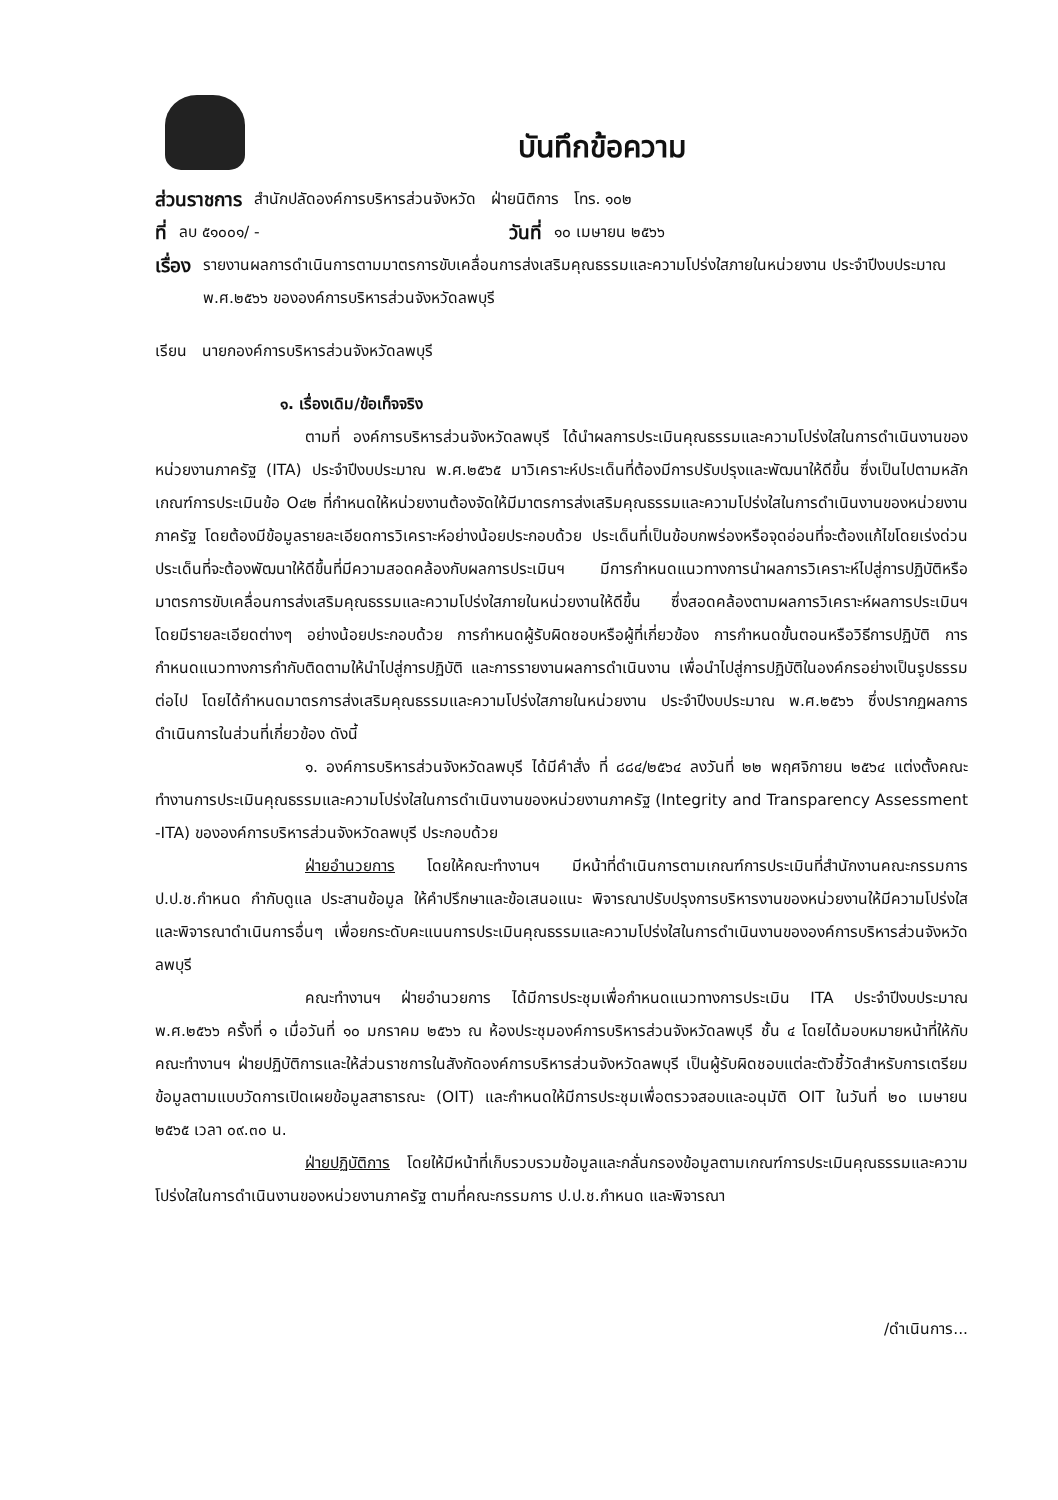บันทึกข้อความ
ส่วนราชการ สำนักปลัดองค์การบริหารส่วนจังหวัด ฝ่ายนิติการ โทร. ๑๐๒
ที่ ลบ ๕๑๐๐๑/ - วันที่ ๑๐ เมษายน ๒๕๖๖
เรื่อง รายงานผลการดำเนินการตามมาตรการขับเคลื่อนการส่งเสริมคุณธรรมและความโปร่งใสภายในหน่วยงาน ประจำปีงบประมาณ พ.ศ.๒๕๖๖ ขององค์การบริหารส่วนจังหวัดลพบุรี
เรียน นายกองค์การบริหารส่วนจังหวัดลพบุรี
๑. เรื่องเดิม/ข้อเท็จจริง
ตามที่ องค์การบริหารส่วนจังหวัดลพบุรี ได้นำผลการประเมินคุณธรรมและความโปร่งใสในการดำเนินงานของหน่วยงานภาครัฐ (ITA) ประจำปีงบประมาณ พ.ศ.๒๕๖๕ มาวิเคราะห์ประเด็นที่ต้องมีการปรับปรุงและพัฒนาให้ดีขึ้น ซึ่งเป็นไปตามหลักเกณฑ์การประเมินข้อ O๔๒ ที่กำหนดให้หน่วยงานต้องจัดให้มีมาตรการส่งเสริมคุณธรรมและความโปร่งใสในการดำเนินงานของหน่วยงานภาครัฐ โดยต้องมีข้อมูลรายละเอียดการวิเคราะห์อย่างน้อยประกอบด้วย ประเด็นที่เป็นข้อบกพร่องหรือจุดอ่อนที่จะต้องแก้ไขโดยเร่งด่วน ประเด็นที่จะต้องพัฒนาให้ดีขึ้นที่มีความสอดคล้องกับผลการประเมินฯ มีการกำหนดแนวทางการนำผลการวิเคราะห์ไปสู่การปฏิบัติหรือมาตรการขับเคลื่อนการส่งเสริมคุณธรรมและความโปร่งใสภายในหน่วยงานให้ดีขึ้น ซึ่งสอดคล้องตามผลการวิเคราะห์ผลการประเมินฯ โดยมีรายละเอียดต่างๆ อย่างน้อยประกอบด้วย การกำหนดผู้รับผิดชอบหรือผู้ที่เกี่ยวข้อง การกำหนดขั้นตอนหรือวิธีการปฏิบัติ การกำหนดแนวทางการกำกับติดตามให้นำไปสู่การปฏิบัติ และการรายงานผลการดำเนินงาน เพื่อนำไปสู่การปฏิบัติในองค์กรอย่างเป็นรูปธรรมต่อไป โดยได้กำหนดมาตรการส่งเสริมคุณธรรมและความโปร่งใสภายในหน่วยงาน ประจำปีงบประมาณ พ.ศ.๒๕๖๖ ซึ่งปรากฏผลการดำเนินการในส่วนที่เกี่ยวข้อง ดังนี้
๑. องค์การบริหารส่วนจังหวัดลพบุรี ได้มีคำสั่ง ที่ ๘๘๔/๒๕๖๔ ลงวันที่ ๒๒ พฤศจิกายน ๒๕๖๔ แต่งตั้งคณะทำงานการประเมินคุณธรรมและความโปร่งใสในการดำเนินงานของหน่วยงานภาครัฐ (Integrity and Transparency Assessment -ITA) ขององค์การบริหารส่วนจังหวัดลพบุรี ประกอบด้วย
ฝ่ายอำนวยการ โดยให้คณะทำงานฯ มีหน้าที่ดำเนินการตามเกณฑ์การประเมินที่สำนักงานคณะกรรมการ ป.ป.ช.กำหนด กำกับดูแล ประสานข้อมูล ให้คำปรึกษาและข้อเสนอแนะ พิจารณาปรับปรุงการบริหารงานของหน่วยงานให้มีความโปร่งใส และพิจารณาดำเนินการอื่นๆ เพื่อยกระดับคะแนนการประเมินคุณธรรมและความโปร่งใสในการดำเนินงานขององค์การบริหารส่วนจังหวัดลพบุรี
คณะทำงานฯ ฝ่ายอำนวยการ ได้มีการประชุมเพื่อกำหนดแนวทางการประเมิน ITA ประจำปีงบประมาณ พ.ศ.๒๕๖๖ ครั้งที่ ๑ เมื่อวันที่ ๑๐ มกราคม ๒๕๖๖ ณ ห้องประชุมองค์การบริหารส่วนจังหวัดลพบุรี ชั้น ๔ โดยได้มอบหมายหน้าที่ให้กับคณะทำงานฯ ฝ่ายปฏิบัติการและให้ส่วนราชการในสังกัดองค์การบริหารส่วนจังหวัดลพบุรี เป็นผู้รับผิดชอบแต่ละตัวชี้วัดสำหรับการเตรียมข้อมูลตามแบบวัดการเปิดเผยข้อมูลสาธารณะ (OIT) และกำหนดให้มีการประชุมเพื่อตรวจสอบและอนุมัติ OIT ในวันที่ ๒๐ เมษายน ๒๕๖๕ เวลา ๐๙.๓๐ น.
ฝ่ายปฏิบัติการ โดยให้มีหน้าที่เก็บรวบรวมข้อมูลและกลั่นกรองข้อมูลตามเกณฑ์การประเมินคุณธรรมและความโปร่งใสในการดำเนินงานของหน่วยงานภาครัฐ ตามที่คณะกรรมการ ป.ป.ช.กำหนด และพิจารณา
/ดำเนินการ...